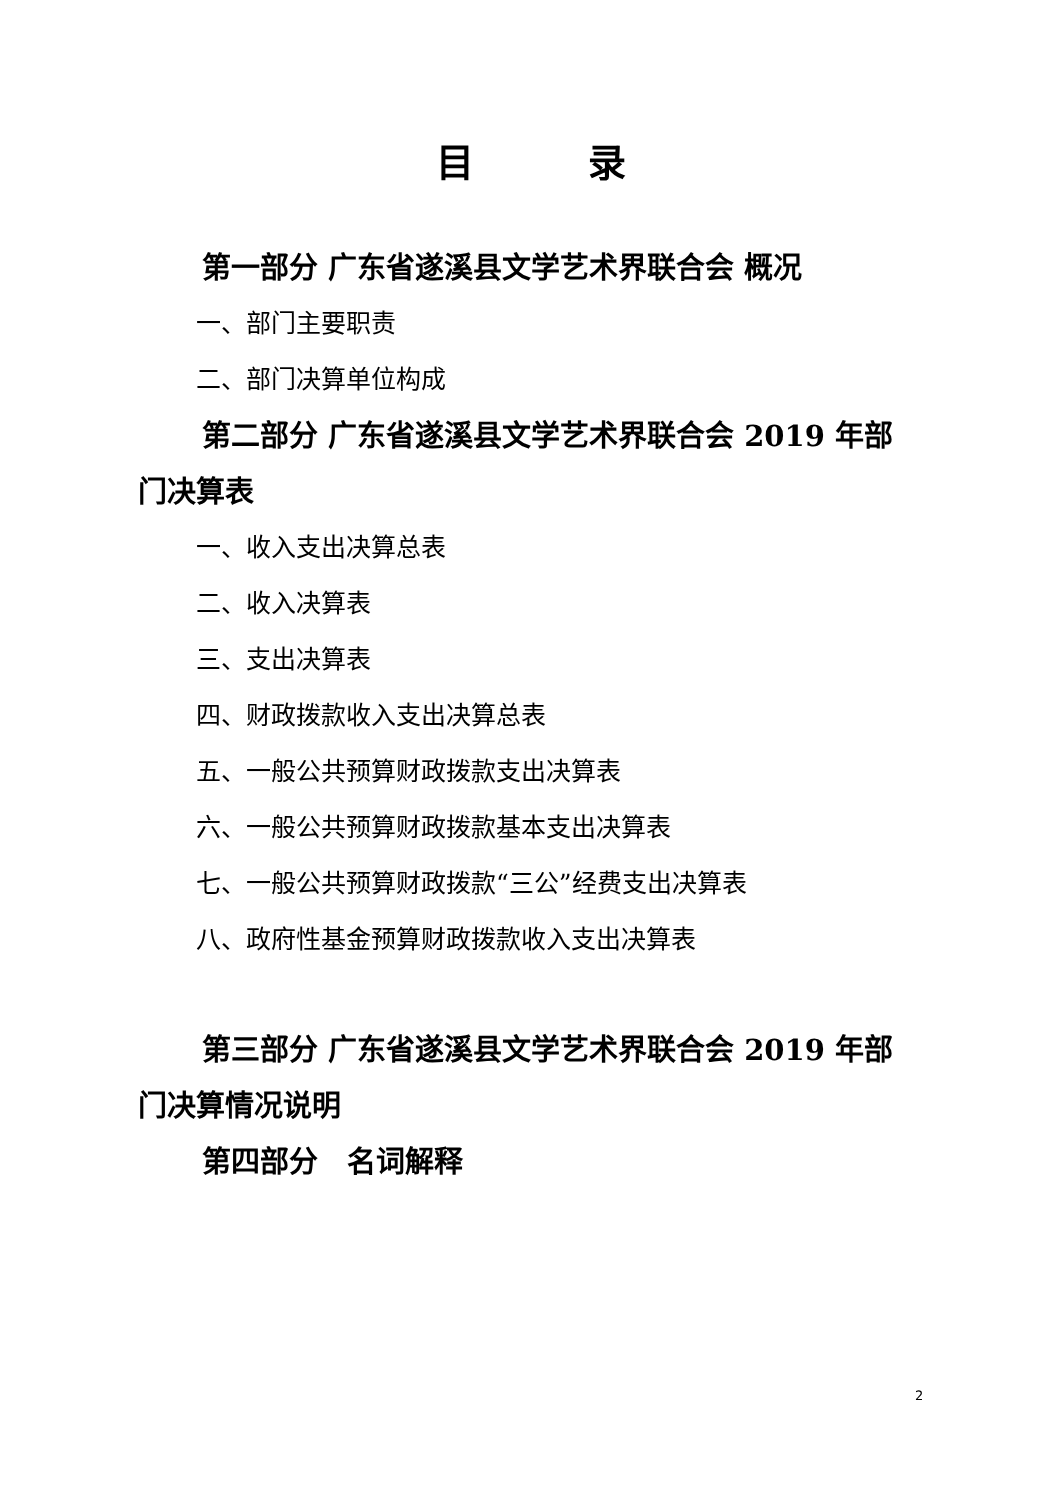目　　　录
第一部分 广东省遂溪县文学艺术界联合会 概况
一、部门主要职责
二、部门决算单位构成
第二部分 广东省遂溪县文学艺术界联合会 2019 年部门决算表
一、收入支出决算总表
二、收入决算表
三、支出决算表
四、财政拨款收入支出决算总表
五、一般公共预算财政拨款支出决算表
六、一般公共预算财政拨款基本支出决算表
七、一般公共预算财政拨款“三公”经费支出决算表
八、政府性基金预算财政拨款收入支出决算表
第三部分 广东省遂溪县文学艺术界联合会 2019 年部门决算情况说明
第四部分　名词解释
2